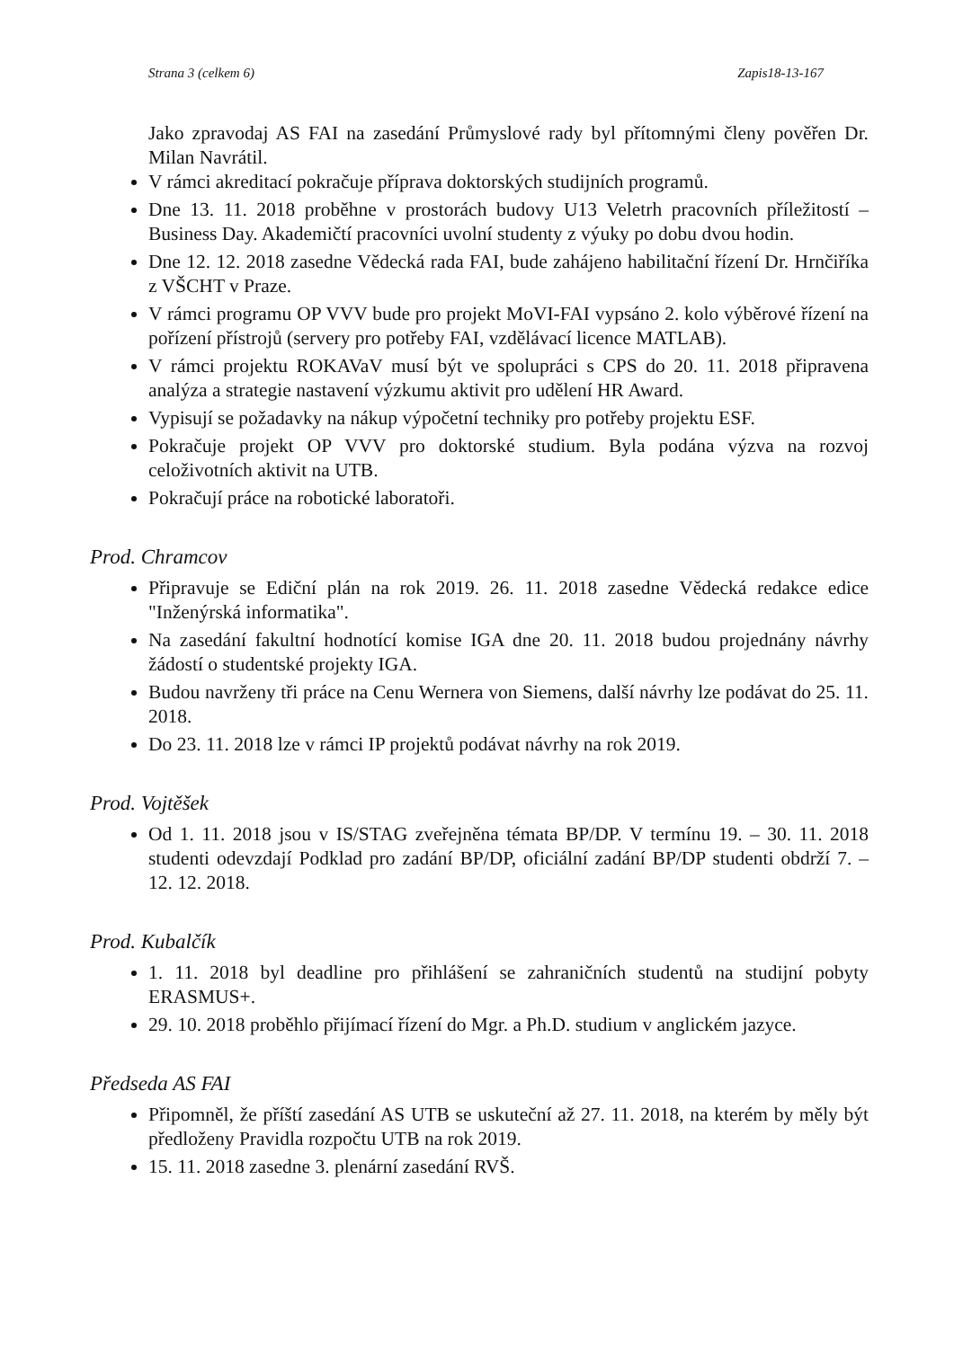Strana 3 (celkem 6) Zapis18-13-167
Jako zpravodaj AS FAI na zasedání Průmyslové rady byl přítomnými členy pověřen Dr. Milan Navrátil.
V rámci akreditací pokračuje příprava doktorských studijních programů.
Dne 13. 11. 2018 proběhne v prostorách budovy U13 Veletrh pracovních příležitostí – Business Day. Akademičtí pracovníci uvolní studenty z výuky po dobu dvou hodin.
Dne 12. 12. 2018 zasedne Vědecká rada FAI, bude zahájeno habilitační řízení Dr. Hrnčiříka z VŠCHT v Praze.
V rámci programu OP VVV bude pro projekt MoVI-FAI vypsáno 2. kolo výběrové řízení na pořízení přístrojů (servery pro potřeby FAI, vzdělávací licence MATLAB).
V rámci projektu ROKAVaV musí být ve spolupráci s CPS do 20. 11. 2018 připravena analýza a strategie nastavení výzkumu aktivit pro udělení HR Award.
Vypisují se požadavky na nákup výpočetní techniky pro potřeby projektu ESF.
Pokračuje projekt OP VVV pro doktorské studium. Byla podána výzva na rozvoj celoživotních aktivit na UTB.
Pokračují práce na robotické laboratoři.
Prod. Chramcov
Připravuje se Ediční plán na rok 2019. 26. 11. 2018 zasedne Vědecká redakce edice "Inženýrská informatika".
Na zasedání fakultní hodnotící komise IGA dne 20. 11. 2018 budou projednány návrhy žádostí o studentské projekty IGA.
Budou navrženy tři práce na Cenu Wernera von Siemens, další návrhy lze podávat do 25. 11. 2018.
Do 23. 11. 2018 lze v rámci IP projektů podávat návrhy na rok 2019.
Prod. Vojtěšek
Od 1. 11. 2018 jsou v IS/STAG zveřejněna témata BP/DP. V termínu 19. – 30. 11. 2018 studenti odevzdají Podklad pro zadání BP/DP, oficiální zadání BP/DP studenti obdrží 7. – 12. 12. 2018.
Prod. Kubalčík
1. 11. 2018 byl deadline pro přihlášení se zahraničních studentů na studijní pobyty ERASMUS+.
29. 10. 2018 proběhlo přijímací řízení do Mgr. a Ph.D. studium v anglickém jazyce.
Předseda AS FAI
Připomněl, že příští zasedání AS UTB se uskuteční až 27. 11. 2018, na kterém by měly být předloženy Pravidla rozpočtu UTB na rok 2019.
15. 11. 2018 zasedne 3. plenární zasedání RVŠ.